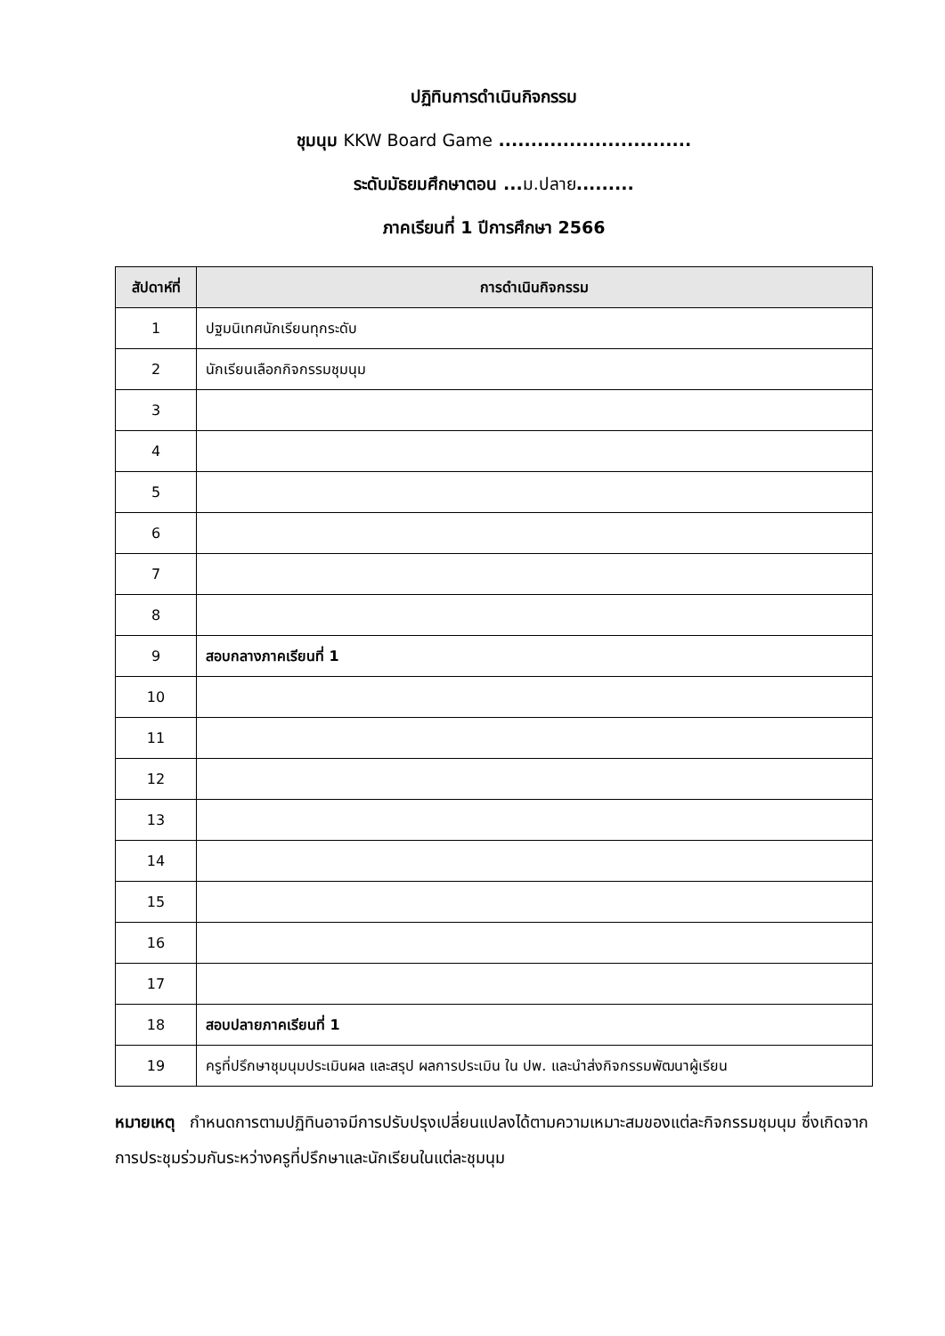ปฏิทินการดำเนินกิจกรรม
ชุมนุม KKW Board Game ..............................
ระดับมัธยมศึกษาตอน ...ม.ปลาย.........
ภาคเรียนที่ 1 ปีการศึกษา 2566
| สัปดาห์ที่ | การดำเนินกิจกรรม |
| --- | --- |
| 1 | ปฐมนิเทศนักเรียนทุกระดับ |
| 2 | นักเรียนเลือกกิจกรรมชุมนุม |
| 3 | |
| 4 | |
| 5 | |
| 6 | |
| 7 | |
| 8 | |
| 9 | สอบกลางภาคเรียนที่ 1 |
| 10 | |
| 11 | |
| 12 | |
| 13 | |
| 14 | |
| 15 | |
| 16 | |
| 17 | |
| 18 | สอบปลายภาคเรียนที่ 1 |
| 19 | ครูที่ปรึกษาชุมนุมประเมินผล และสรุป ผลการประเมิน ใน ปพ. และนำส่งกิจกรรมพัฒนาผู้เรียน |
หมายเหตุ กำหนดการตามปฏิทินอาจมีการปรับปรุงเปลี่ยนแปลงได้ตามความเหมาะสมของแต่ละกิจกรรมชุมนุม ซึ่งเกิดจากการประชุมร่วมกันระหว่างครูที่ปรึกษาและนักเรียนในแต่ละชุมนุม